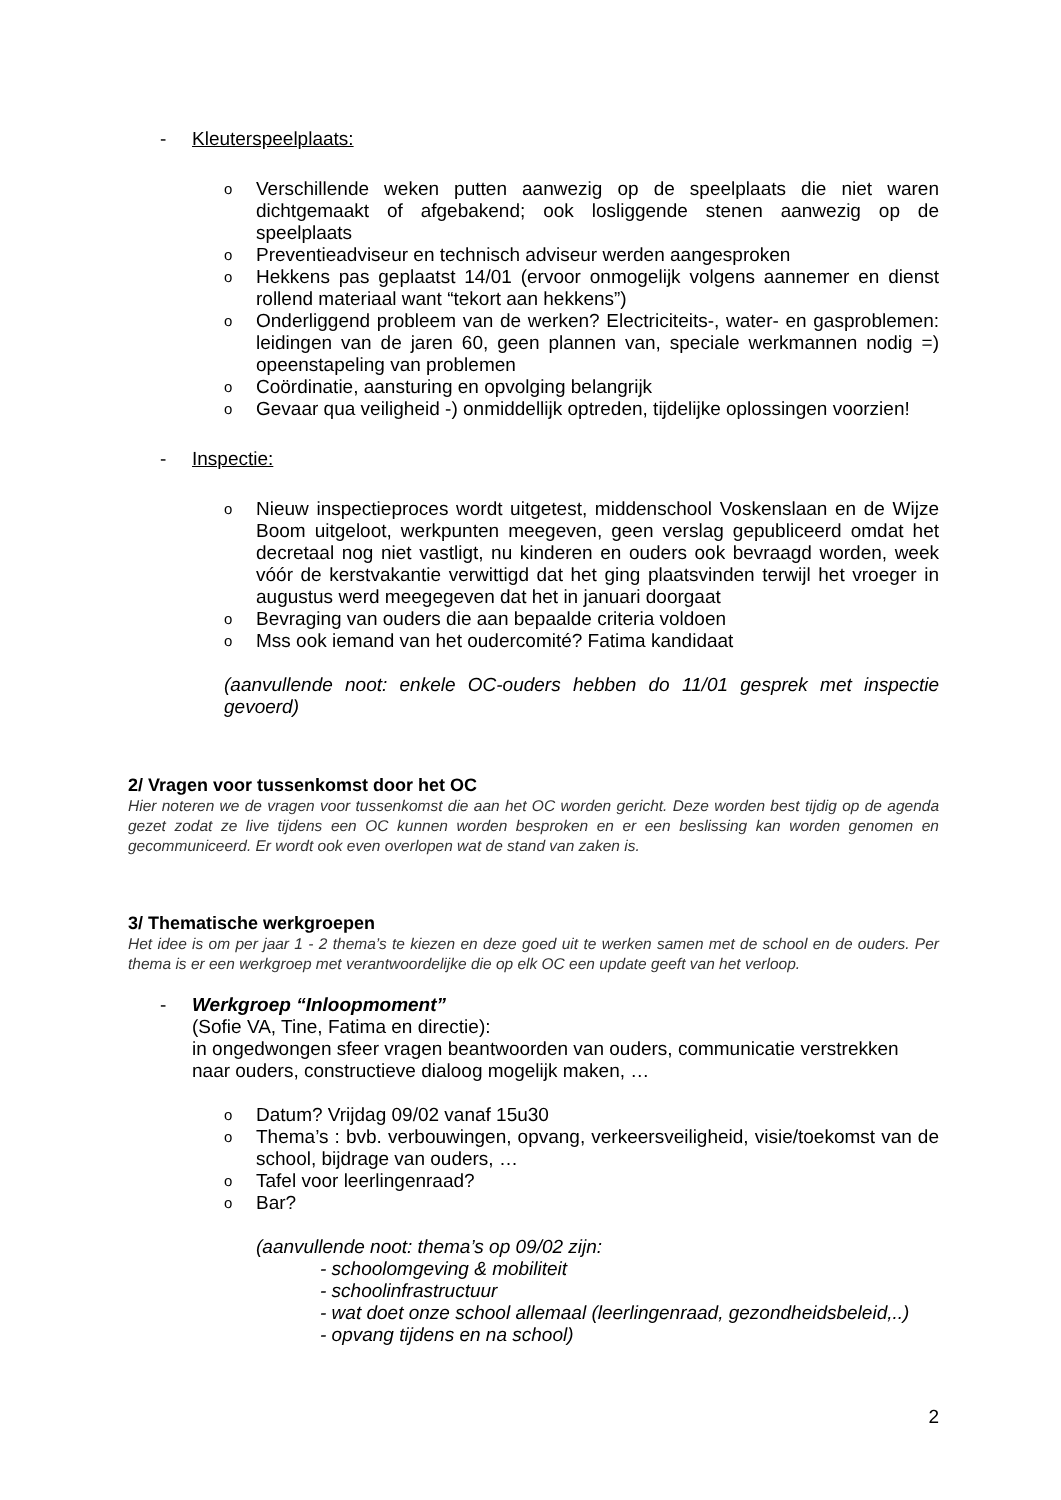- Kleuterspeelplaats:
o Verschillende weken putten aanwezig op de speelplaats die niet waren dichtgemaakt of afgebakend; ook losliggende stenen aanwezig op de speelplaats
o Preventieadviseur en technisch adviseur werden aangesproken
o Hekkens pas geplaatst 14/01 (ervoor onmogelijk volgens aannemer en dienst rollend materiaal want “tekort aan hekkens”)
o Onderliggend probleem van de werken? Electriciteits-, water- en gasproblemen: leidingen van de jaren 60, geen plannen van, speciale werkmannen nodig =) opeenstapeling van problemen
o Coördinatie, aansturing en opvolging belangrijk
o Gevaar qua veiligheid -) onmiddellijk optreden, tijdelijke oplossingen voorzien!
- Inspectie:
o Nieuw inspectieproces wordt uitgetest, middenschool Voskenslaan en de Wijze Boom uitgeloot, werkpunten meegeven, geen verslag gepubliceerd omdat het decretaal nog niet vastligt, nu kinderen en ouders ook bevraagd worden, week vóór de kerstvakantie verwittigd dat het ging plaatsvinden terwijl het vroeger in augustus werd meegegeven dat het in januari doorgaat
o Bevraging van ouders die aan bepaalde criteria voldoen
o Mss ook iemand van het oudercomité? Fatima kandidaat
(aanvullende noot: enkele OC-ouders hebben do 11/01 gesprek met inspectie gevoerd)
2/ Vragen voor tussenkomst door het OC
Hier noteren we de vragen voor tussenkomst die aan het OC worden gericht. Deze worden best tijdig op de agenda gezet zodat ze live tijdens een OC kunnen worden besproken en er een beslissing kan worden genomen en gecommuniceerd. Er wordt ook even overlopen wat de stand van zaken is.
3/ Thematische werkgroepen
Het idee is om per jaar 1 - 2 thema’s te kiezen en deze goed uit te werken samen met de school en de ouders. Per thema is er een werkgroep met verantwoordelijke die op elk OC een update geeft van het verloop.
- Werkgroep “Inloopmoment”
(Sofie VA, Tine, Fatima en directie):
in ongedwongen sfeer vragen beantwoorden van ouders, communicatie verstrekken naar ouders, constructieve dialoog mogelijk maken, …
o Datum? Vrijdag 09/02 vanaf 15u30
o Thema’s : bvb. verbouwingen, opvang, verkeersveiligheid, visie/toekomst van de school, bijdrage van ouders, …
o Tafel voor leerlingenraad?
o Bar?
(aanvullende noot: thema’s op 09/02 zijn:
- schoolomgeving & mobiliteit
- schoolinfrastructuur
- wat doet onze school allemaal (leerlingenraad, gezondheidsbeleid,..)
- opvang tijdens en na school)
2